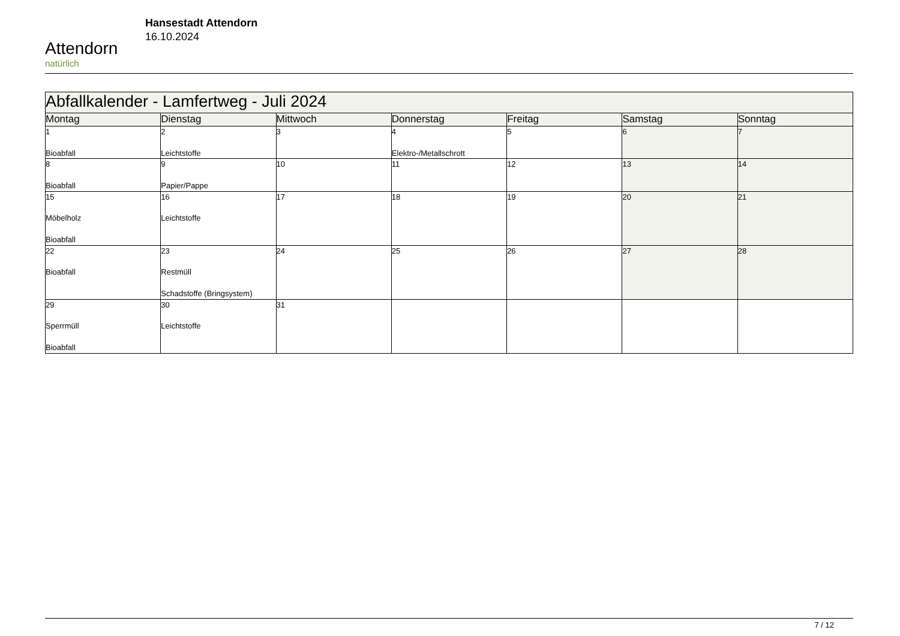Attendorn
natürlich
Hansestadt Attendorn
16.10.2024
| Abfallkalender - Lamfertweg - Juli 2024 | | | | | | |
| --- | --- | --- | --- | --- | --- | --- |
| Montag | Dienstag | Mittwoch | Donnerstag | Freitag | Samstag | Sonntag |
| 1 Bioabfall | 2 Leichtstoffe | 3 | 4 Elektro-/Metallschrott | 5 | 6 | 7 |
| 8 Bioabfall | 9 Papier/Pappe | 10 | 11 | 12 | 13 | 14 |
| 15 Möbelholz Bioabfall | 16 Leichtstoffe | 17 | 18 | 19 | 20 | 21 |
| 22 Bioabfall | 23 Restmüll Schadstoffe (Bringsystem) | 24 | 25 | 26 | 27 | 28 |
| 29 Sperrmüll Bioabfall | 30 Leichtstoffe | 31 | | | | |
7 / 12